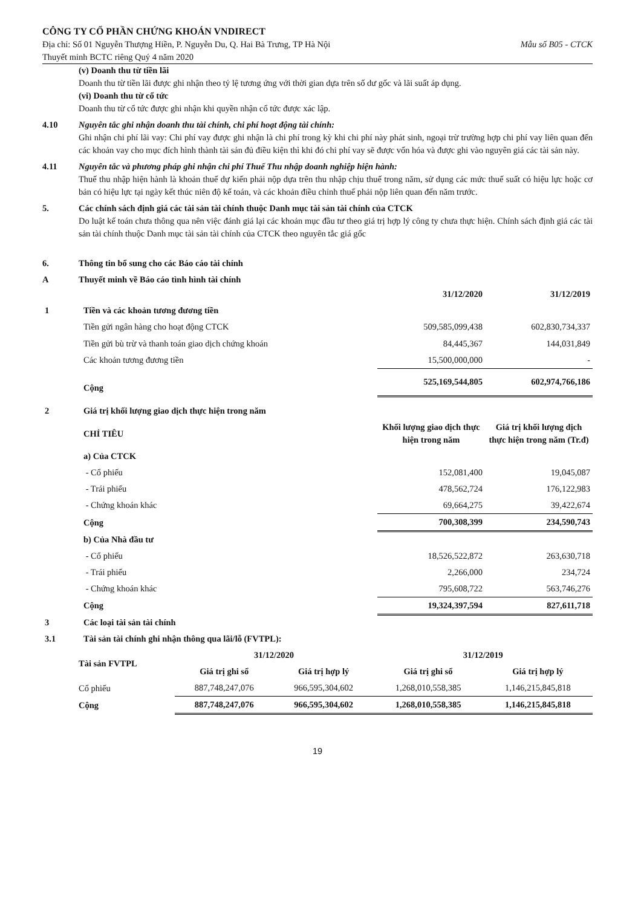CÔNG TY CỔ PHẦN CHỨNG KHOÁN VNDIRECT
Địa chỉ: Số 01 Nguyễn Thượng Hiền, P. Nguyễn Du, Q. Hai Bà Trưng, TP Hà Nội Mẫu số B05 - CTCK
Thuyết minh BCTC riêng Quý 4 năm 2020
(v) Doanh thu từ tiền lãi
Doanh thu từ tiền lãi được ghi nhận theo tỷ lệ tương ứng với thời gian dựa trên số dư gốc và lãi suất áp dụng.
(vi) Doanh thu từ cổ tức
Doanh thu từ cổ tức được ghi nhận khi quyền nhận cổ tức được xác lập.
4.10 Nguyên tắc ghi nhận doanh thu tài chính, chi phí hoạt động tài chính:
Ghi nhận chi phí lãi vay: Chi phí vay được ghi nhận là chi phí trong kỳ khi chi phí này phát sinh, ngoại trừ trường hợp chi phí vay liên quan đến các khoản vay cho mục đích hình thành tài sản đủ điều kiện thì khi đó chi phí vay sẽ được vốn hóa và được ghi vào nguyên giá các tài sản này.
4.11 Nguyên tắc và phương pháp ghi nhận chi phí Thuế Thu nhập doanh nghiệp hiện hành:
Thuế thu nhập hiện hành là khoản thuế dự kiến phải nộp dựa trên thu nhập chịu thuế trong năm, sử dụng các mức thuế suất có hiệu lực hoặc cơ bản có hiệu lực tại ngày kết thúc niên độ kế toán, và các khoản điều chỉnh thuế phải nộp liên quan đến năm trước.
5. Các chính sách định giá các tài sản tài chính thuộc Danh mục tài sản tài chính của CTCK
Do luật kế toán chưa thông qua nên việc đánh giá lại các khoản mục đầu tư theo giá trị hợp lý công ty chưa thực hiện. Chính sách định giá các tài sản tài chính thuộc Danh mục tài sản tài chính của CTCK theo nguyên tắc giá gốc
6. Thông tin bổ sung cho các Báo cáo tài chính
A Thuyết minh về Báo cáo tình hình tài chính
| | | 31/12/2020 | 31/12/2019 |
| 1 | Tiền và các khoản tương đương tiền | | |
| | Tiền gửi ngân hàng cho hoạt động CTCK | 509,585,099,438 | 602,830,734,337 |
| | Tiền gửi bù trừ và thanh toán giao dịch chứng khoán | 84,445,367 | 144,031,849 |
| | Các khoản tương đương tiền | 15,500,000,000 | - |
| | Cộng | 525,169,544,805 | 602,974,766,186 |
| 2 | Giá trị khối lượng giao dịch thực hiện trong năm | | |
| | CHỈ TIÊU | Khối lượng giao dịch thực hiện trong năm | Giá trị khối lượng dịch thực hiện trong năm (Tr.đ) |
| | a) Của CTCK | | |
| | - Cổ phiếu | 152,081,400 | 19,045,087 |
| | - Trái phiếu | 478,562,724 | 176,122,983 |
| | - Chứng khoán khác | 69,664,275 | 39,422,674 |
| | Cộng | 700,308,399 | 234,590,743 |
| | b) Của Nhà đầu tư | | |
| | - Cổ phiếu | 18,526,522,872 | 263,630,718 |
| | - Trái phiếu | 2,266,000 | 234,724 |
| | - Chứng khoán khác | 795,608,722 | 563,746,276 |
| | Cộng | 19,324,397,594 | 827,611,718 |
| 3 | Các loại tài sản tài chính | | |
| 3.1 | Tài sản tài chính ghi nhận thông qua lãi/lỗ (FVTPL): | | |
| Tài sản FVTPL | 31/12/2020 | | 31/12/2019 | |
| --- | --- | --- | --- | --- |
| | Giá trị ghi sổ | Giá trị hợp lý | Giá trị ghi sổ | Giá trị hợp lý |
| Cổ phiếu | 887,748,247,076 | 966,595,304,602 | 1,268,010,558,385 | 1,146,215,845,818 |
| Cộng | 887,748,247,076 | 966,595,304,602 | 1,268,010,558,385 | 1,146,215,845,818 |
19